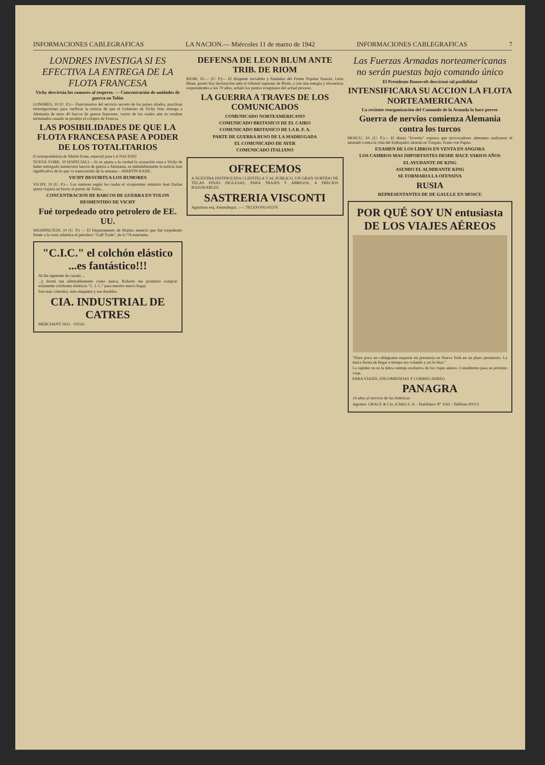INFORMACIONES CABLEGRAFICAS LA NACION.— Miércoles 11 de marzo de 1942 INFORMACIONES CABLEGRAFICAS 7
LONDRES INVESTIGA SI ES EFECTIVA LA ENTREGA DE LA FLOTA FRANCESA
Vichy desvirtúa los rumores al respecto. — Concentración de unidades de guerra en Tolón
LONDRES, 10 (U. P.)— Funcionarios del servicio secreto de los países aliados, practican investigaciones para verificar la noticia de que el Gobierno de Vichy hizo entrega a Alemania de unos 40 barcos de guerra franceses, varios de los cuales aún no estaban terminados cuando se produjo el colapso de Francia.
LAS POSIBILIDADES DE QUE LA FLOTA FRANCESA PASE A PODER DE LOS TOTALITARIOS
(Correspondencia de Martín Kane, especial para LA NACION)
NUEVA YORK, 10 (ESPECIAL) —Si se ajusta a la verdad la acusación rusa a Vichy de haber entregado numerosos barcos de guerra a Alemania, es indudablemente la noticia más significativa de lo que va transcurrido de la semana.—MARTIN KANE.
VICHY DESVIRTUA LOS RUMORES
VICHY, 10 (U. P.)— Los rumores según los cuales el vicepremier ministro Jean Darlan quizá viajaría en breve al puerto de Tolón...
CONCENTRACION DE BARCOS DE GUERRA EN TOLON
DESMENTIDO DE VICHY
Fué torpedeado otro petrolero de EE. UU.
WASHINGTON, 10 (U. P.) — El Departamento de Marina anunció que fué torpedeado frente a la costa atlántica el petrolero "Gulf Trade", de 6.776 toneladas.
"C.I.C." el colchón elástico ...es fantástico!!!
Al día siguiente de casada ...
...y dormí tan admirablemente como nunca. Roberto me prometió comprar solamente colchones elásticos "C. I. C." para nuestro nuevo hogar.
Son más cómodos, más elegantes y tan durables.
CIA. INDUSTRIAL DE CATRES
MERCHANT 1621 - STGO.
DEFENSA DE LEON BLUM ANTE TRIB. DE RIOM
RIOM, 10.— (U. P.)— El dirigente socialista y fundador del Frente Popular francés, León Blum, prestó hoy declaración ante el tribunal supremo de Riom, y con una energía y elocuencia sorprendentes a sus 70 años, señaló los puntos irregulares del actual proceso.
LA GUERRA A TRAVES DE LOS COMUNICADOS
COMUNICADO NORTEAMERICANO
COMUNICADO BRITANICO DE EL CAIRO
COMUNICADO BRITANICO DE LA R. F. A.
PARTE DE GUERRA RUSO DE LA MADRUGADA
EL COMUNICADO DE AYER
COMUNICADO ITALIANO
OFRECEMOS
A NUESTRA DISTINGUIDA CLIENTELA Y AL PUBLICO, UN GRAN SURTIDO DE TELAS FINAS INGLESAS, PARA TRAJES Y ABRIGOS, A PRECIOS RAZONABLES.
SASTRERIA VISCONTI
Agustinas esq. Amunátegui. :—: TELEFONO 65576
Las Fuerzas Armadas norteamericanas no serán puestas bajo comando único
El Presidente Roosevelt desvirtuó tal posibilidad
INTENSIFICARA SU ACCION LA FLOTA NORTEAMERICANA
La reciente reorganización del Comando de la Armada lo hace prever
Guerra de nervios comienza Alemania contra los turcos
MOSCU, 10. (U. P.)— El diario "Izvestia" expresa que provocadores alemanes realizaron el atentado contra la vida del Embajador alemán en Turquía, Franz von Papen.
EXAMEN DE LOS LIBROS EN VENTA EN ANGORA
LOS CAMBIOS MAS IMPORTANTES DESDE HACE VARIOS AÑOS
EL AYUDANTE DE KING
ASUMIO EL ALMIRANTE KING
SE FORMARIA LA OFENSIVA
RUSIA
REPRESENTANTES DE DE GAULLE EN MOSCU
POR QUÉ SOY UN entusiasta DE LOS VIAJES AÉREOS
"Hace poco un cablegrama requería mi presencia en Nueva York en un plazo perentorio. La única forma de llegar a tiempo era volando y así lo hice."
La rapidez no es la única ventaja exclusiva de los viajes aéreos. Consúltenos para su próximo viaje.
PARA VIAJES, ENCOMIENDAS Y CORREO AEREO
PANAGRA
14 años al servicio de las Américas
Agentes: GRACE & Cía. (Chile) S. A. - Huérfanos Nº 1163 - Teléfono 83113